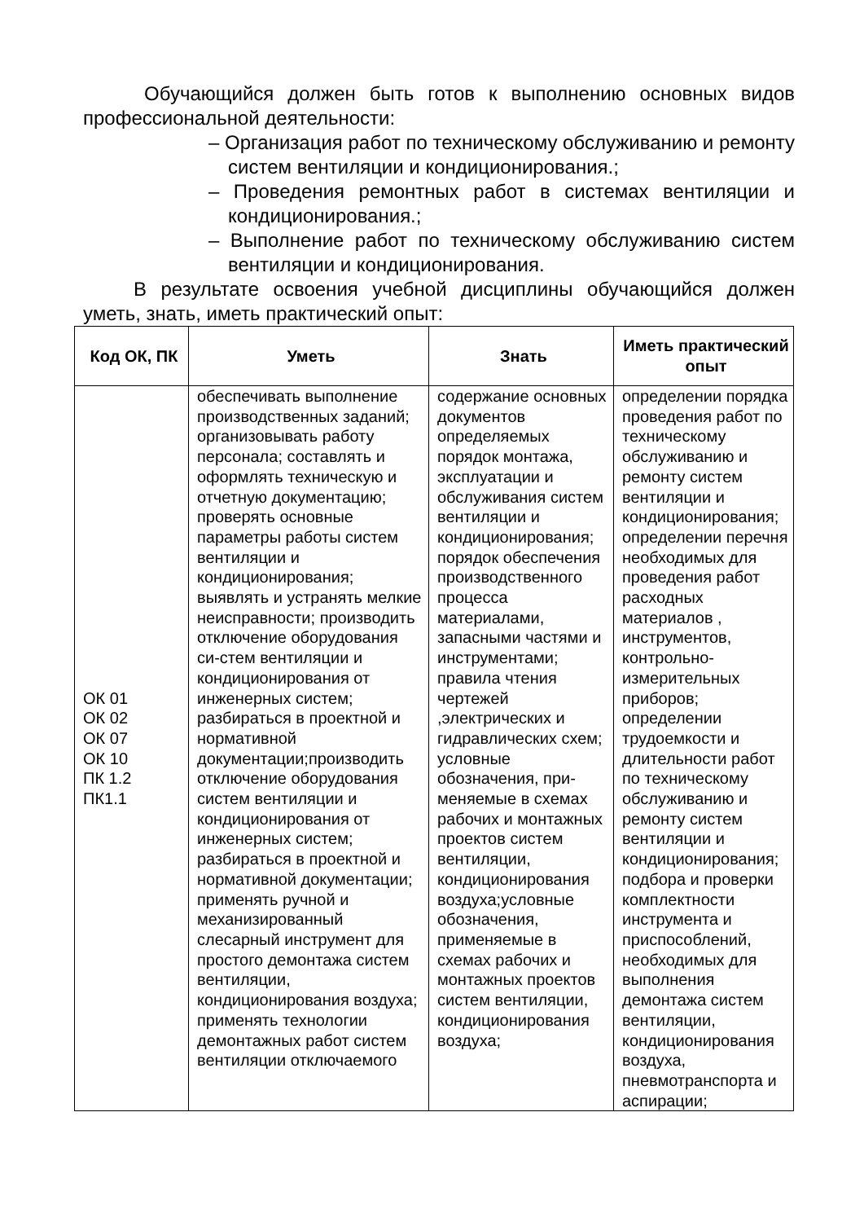Обучающийся должен быть готов к выполнению основных видов профессиональной деятельности:
– Организация работ по техническому обслуживанию и ремонту систем вентиляции и кондиционирования.;
– Проведения ремонтных работ в системах вентиляции и кондиционирования.;
– Выполнение работ по техническому обслуживанию систем вентиляции и кондиционирования.
В результате освоения учебной дисциплины обучающийся должен уметь, знать, иметь практический опыт:
| Код ОК, ПК | Уметь | Знать | Иметь практический опыт |
| --- | --- | --- | --- |
| ОК 01 ОК 02 ОК 07 ОК 10 ПК 1.2 ПК1.1 | обеспечивать выполнение производственных заданий; организовывать работу персонала; составлять и оформлять техническую и отчетную документацию; проверять основные параметры работы систем вентиляции и кондиционирования; выявлять и устранять мелкие неисправности; производить отключение оборудования си-стем вентиляции и кондиционирования от инженерных систем; разбираться в проектной и нормативной документации;производить отключение оборудования систем вентиляции и кондиционирования от инженерных систем; разбираться в проектной и нормативной документации; применять ручной и механизированный слесарный инструмент для простого демонтажа систем вентиляции, кондиционирования воздуха; применять технологии демонтажных работ систем вентиляции отключаемого | содержание основных документов определяемых порядок монтажа, эксплуатации и обслуживания систем вентиляции и кондиционирования; порядок обеспечения производственного процесса материалами, запасными частями и инструментами; правила чтения чертежей ,электрических и гидравлических схем; условные обозначения, при-меняемые в схемах рабочих и монтажных проектов систем вентиляции, кондиционирования воздуха;условные обозначения, применяемые в схемах рабочих и монтажных проектов систем вентиляции, кондиционирования воздуха; | определении порядка проведения работ по техническому обслуживанию и ремонту систем вентиляции и кондиционирования; определении перечня необходимых для проведения работ расходных материалов , инструментов, контрольно-измерительных приборов; определении трудоемкости и длительности работ по техническому обслуживанию и ремонту систем вентиляции и кондиционирования; подбора и проверки комплектности инструмента и приспособлений, необходимых для выполнения демонтажа систем вентиляции, кондиционирования воздуха, пневмотранспорта и аспирации; |